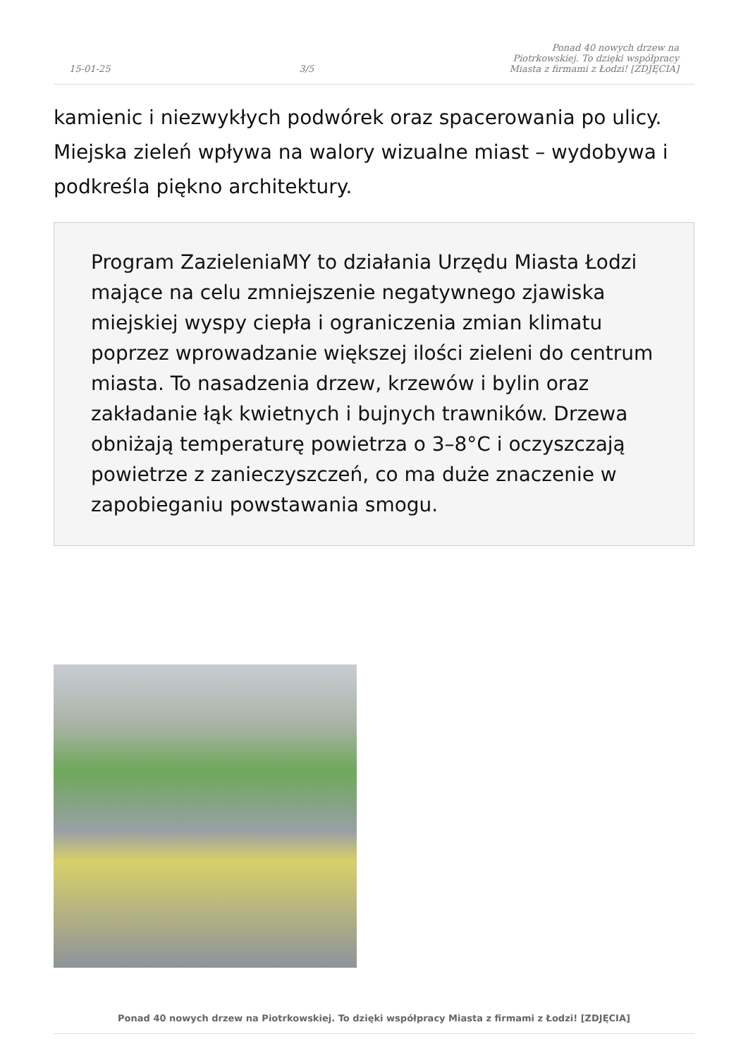15-01-25 3/5 Ponad 40 nowych drzew na Piotrkowskiej. To dzięki współpracy Miasta z firmami z Łodzi! [ZDJĘCIA]
kamienic i niezwykłych podwórek oraz spacerowania po ulicy. Miejska zieleń wpływa na walory wizualne miast – wydobywa i podkreśla piękno architektury.
Program ZazieleniaMY to działania Urzędu Miasta Łodzi mające na celu zmniejszenie negatywnego zjawiska miejskiej wyspy ciepła i ograniczenia zmian klimatu poprzez wprowadzanie większej ilości zieleni do centrum miasta. To nasadzenia drzew, krzewów i bylin oraz zakładanie łąk kwietnych i bujnych trawników. Drzewa obniżają temperaturę powietrza o 3–8°C i oczyszczają powietrze z zanieczyszczeń, co ma duże znaczenie w zapobieganiu powstawania smogu.
Ponad 40 nowych drzew na Piotrkowskiej. To dzięki współpracy Miasta z firmami z Łodzi! [ZDJĘCIA]